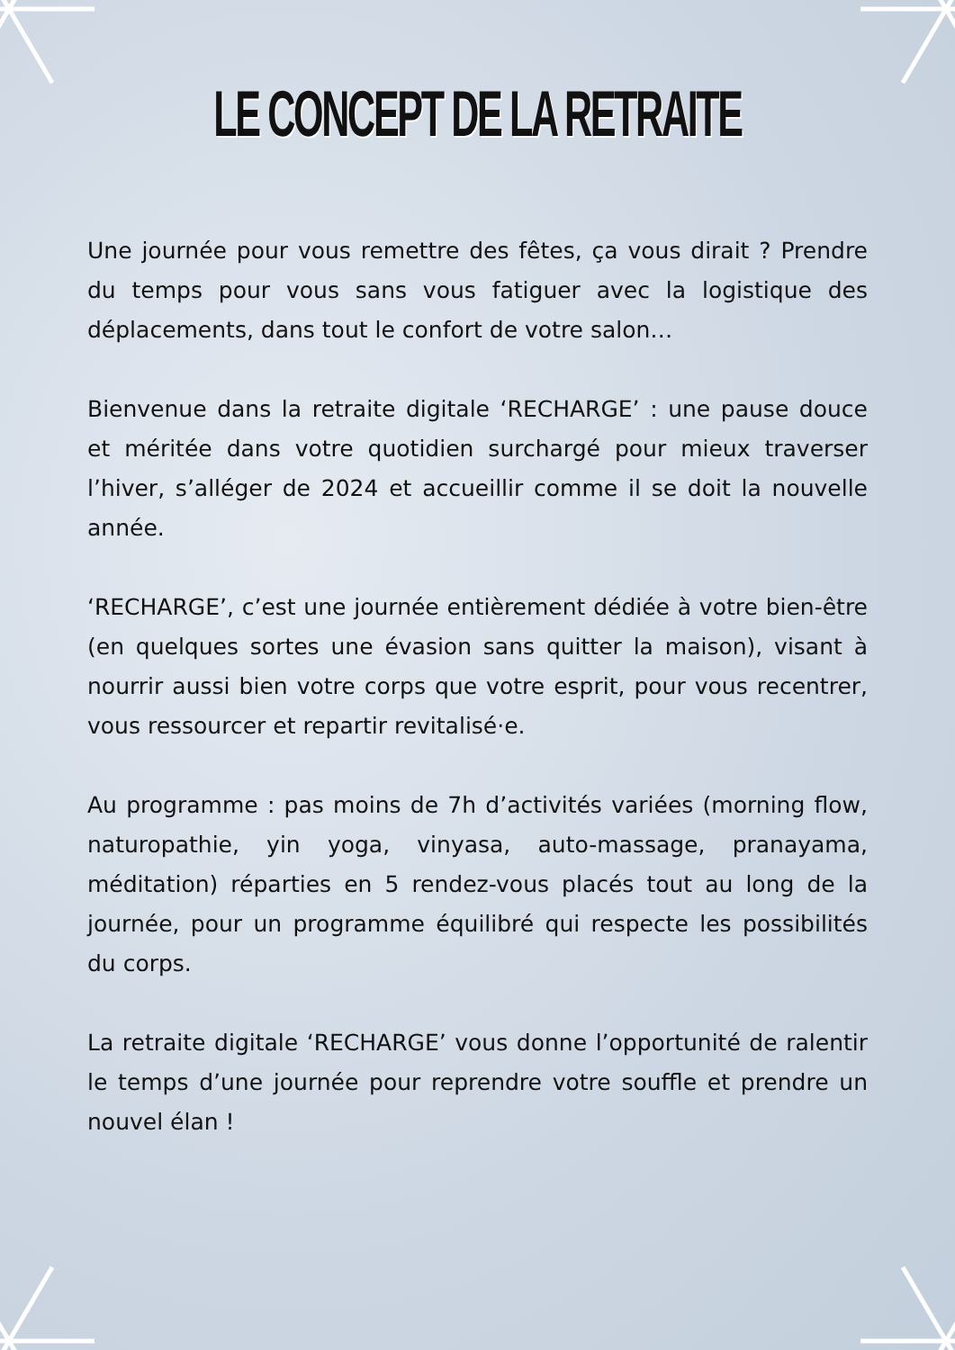LE CONCEPT DE LA RETRAITE
Une journée pour vous remettre des fêtes, ça vous dirait ? Prendre du temps pour vous sans vous fatiguer avec la logistique des déplacements, dans tout le confort de votre salon…
Bienvenue dans la retraite digitale ‘RECHARGE’ : une pause douce et méritée dans votre quotidien surchargé pour mieux traverser l’hiver, s’alléger de 2024 et accueillir comme il se doit la nouvelle année.
‘RECHARGE’, c’est une journée entièrement dédiée à votre bien-être (en quelques sortes une évasion sans quitter la maison), visant à nourrir aussi bien votre corps que votre esprit, pour vous recentrer, vous ressourcer et repartir revitalisé·e.
Au programme : pas moins de 7h d’activités variées (morning flow, naturopathie, yin yoga, vinyasa, auto-massage, pranayama, méditation) réparties en 5 rendez-vous placés tout au long de la journée, pour un programme équilibré qui respecte les possibilités du corps.
La retraite digitale ‘RECHARGE’ vous donne l’opportunité de ralentir le temps d’une journée pour reprendre votre souffle et prendre un nouvel élan !